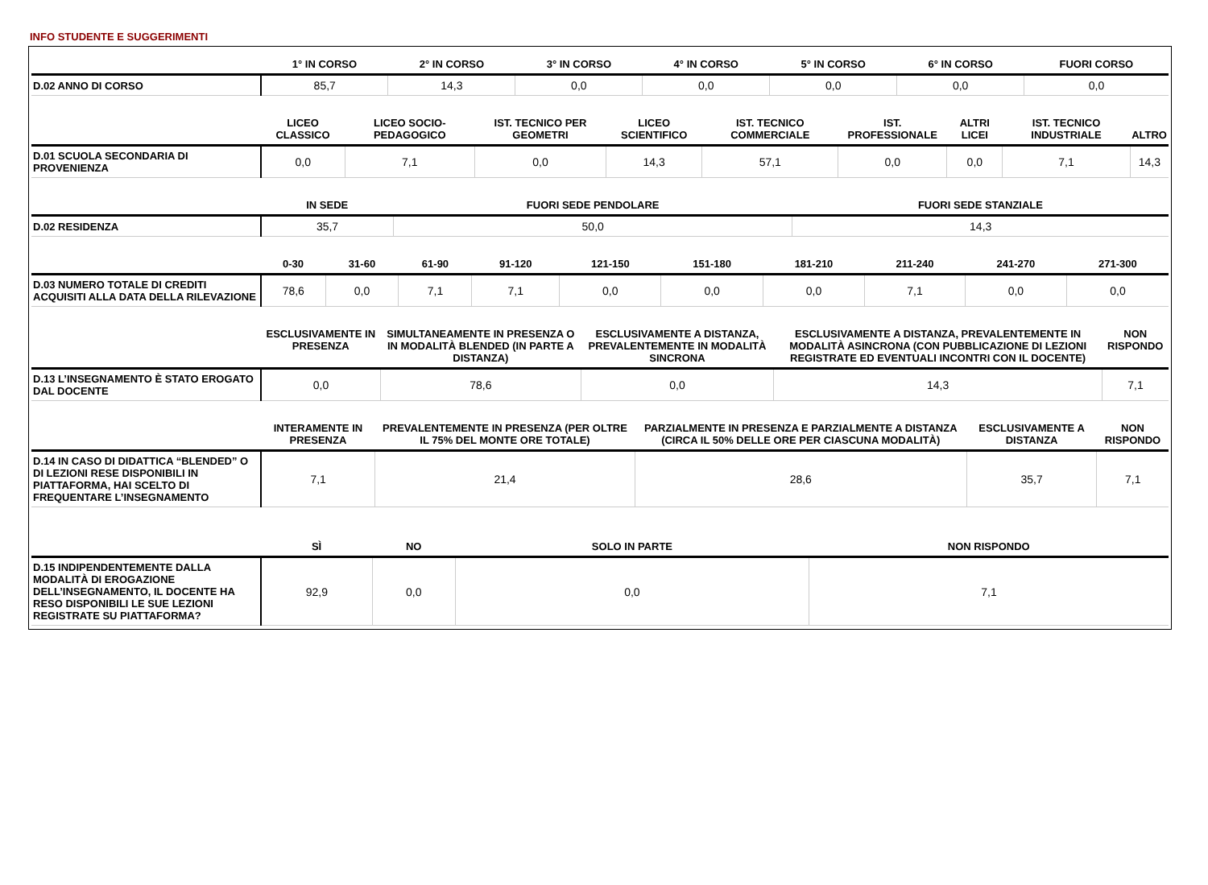INFO STUDENTE E SUGGERIMENTI
| | 1° IN CORSO | 2° IN CORSO | 3° IN CORSO | 4° IN CORSO | 5° IN CORSO | 6° IN CORSO | FUORI CORSO |
| --- | --- | --- | --- | --- | --- | --- | --- |
| D.02 ANNO DI CORSO | 85,7 | 14,3 | 0,0 | 0,0 | 0,0 | 0,0 | 0,0 |
| | LICEO CLASSICO | LICEO SOCIO-PEDAGOGICO | IST. TECNICO PER GEOMETRI | LICEO SCIENTIFICO | IST. TECNICO COMMERCIALE | IST. PROFESSIONALE | ALTRI LICEI | IST. TECNICO INDUSTRIALE | ALTRO |
| --- | --- | --- | --- | --- | --- | --- | --- | --- | --- |
| D.01 SCUOLA SECONDARIA DI PROVENIENZA | 0,0 | 7,1 | 0,0 | 14,3 | 57,1 | 0,0 | 0,0 | 7,1 | 14,3 |
| | IN SEDE | FUORI SEDE PENDOLARE | FUORI SEDE STANZIALE |
| --- | --- | --- | --- |
| D.02 RESIDENZA | 35,7 | 50,0 | 14,3 |
| | 0-30 | 31-60 | 61-90 | 91-120 | 121-150 | 151-180 | 181-210 | 211-240 | 241-270 | 271-300 |
| --- | --- | --- | --- | --- | --- | --- | --- | --- | --- | --- |
| D.03 NUMERO TOTALE DI CREDITI ACQUISITI ALLA DATA DELLA RILEVAZIONE | 78,6 | 0,0 | 7,1 | 7,1 | 0,0 | 0,0 | 0,0 | 7,1 | 0,0 | 0,0 |
| | ESCLUSIVAMENTE IN PRESENZA | SIMULTANEAMENTE IN PRESENZA O IN MODALITÀ BLENDED (IN PARTE A DISTANZA) | ESCLUSIVAMENTE A DISTANZA, PREVALENTEMENTE IN MODALITÀ SINCRONA | ESCLUSIVAMENTE A DISTANZA, PREVALENTEMENTE IN MODALITÀ ASINCRONA (CON PUBBLICAZIONE DI LEZIONI REGISTRATE ED EVENTUALI INCONTRI CON IL DOCENTE) | NON RISPONDO |
| --- | --- | --- | --- | --- | --- |
| D.13 L’INSEGNAMENTO È STATO EROGATO DAL DOCENTE | 0,0 | 78,6 | 0,0 | 14,3 | 7,1 |
| | INTERAMENTE IN PRESENZA | PREVALENTEMENTE IN PRESENZA (PER OLTRE IL 75% DEL MONTE ORE TOTALE) | PARZIALMENTE IN PRESENZA E PARZIALMENTE A DISTANZA (CIRCA IL 50% DELLE ORE PER CIASCUNA MODALITÀ) | ESCLUSIVAMENTE A DISTANZA | NON RISPONDO |
| --- | --- | --- | --- | --- | --- |
| D.14 IN CASO DI DIDATTICA “BLENDED” O DI LEZIONI RESE DISPONIBILI IN PIATTAFORMA, HAI SCELTO DI FREQUENTARE L’INSEGNAMENTO | 7,1 | 21,4 | 28,6 | 35,7 | 7,1 |
| | SÌ | NO | SOLO IN PARTE | NON RISPONDO |
| --- | --- | --- | --- | --- |
| D.15 INDIPENDENTEMENTE DALLA MODALITÀ DI EROGAZIONE DELL’INSEGNAMENTO, IL DOCENTE HA RESO DISPONIBILI LE SUE LEZIONI REGISTRATE SU PIATTAFORMA? | 92,9 | 0,0 | 0,0 | 7,1 |